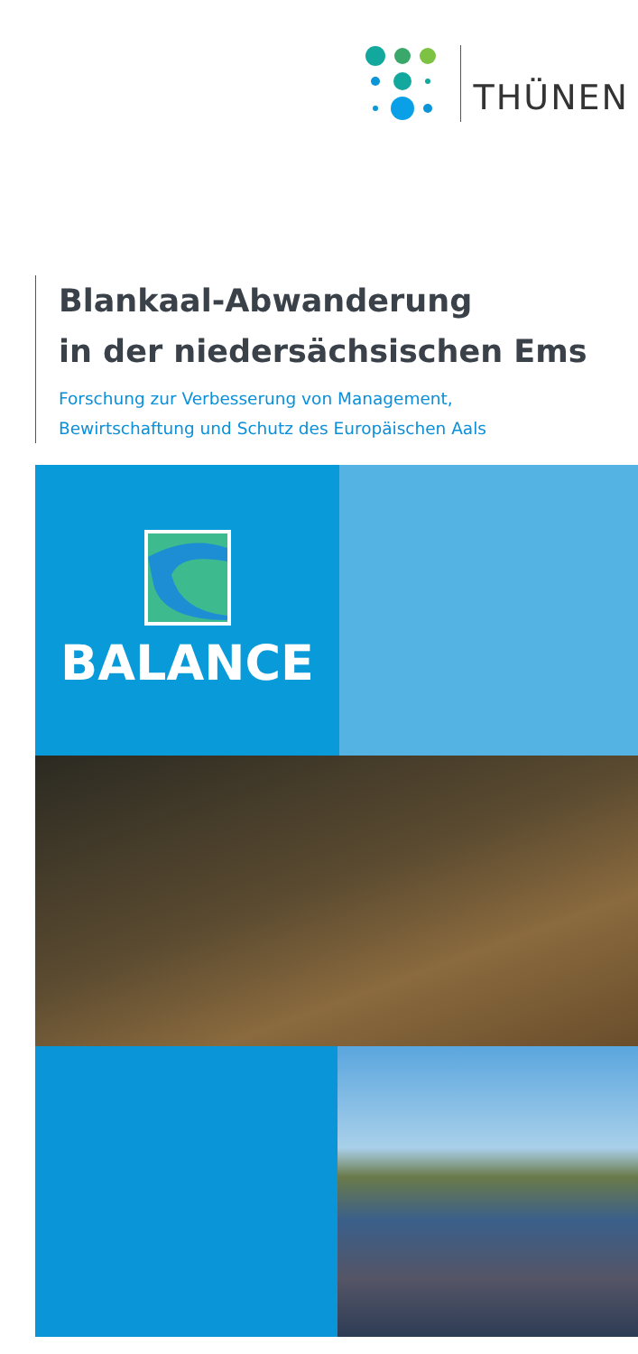THÜNEN
Blankaal-Abwanderung
in der niedersächsischen Ems
Forschung zur Verbesserung von Management,
Bewirtschaftung und Schutz des Europäischen Aals
BALANCE